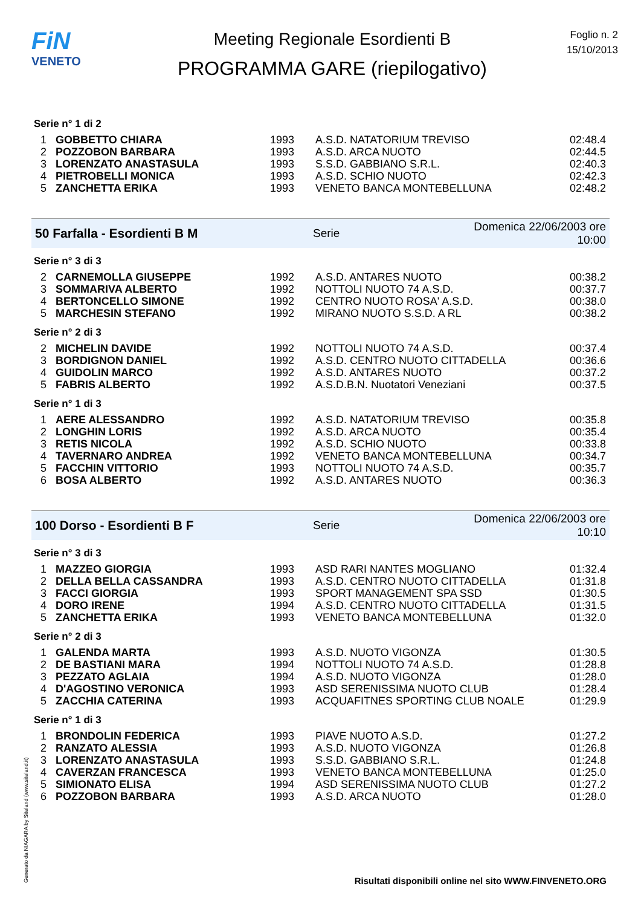FiN
VENETO
Meeting Regionale Esordienti B
PROGRAMMA GARE (riepilogativo)
Foglio n. 2
15/10/2013
Serie n° 1 di 2
| 1 | GOBBETTO CHIARA | 1993 | A.S.D. NATATORIUM TREVISO | 02:48.4 |
| 2 | POZZOBON BARBARA | 1993 | A.S.D. ARCA NUOTO | 02:44.5 |
| 3 | LORENZATO ANASTASULA | 1993 | S.S.D. GABBIANO S.R.L. | 02:40.3 |
| 4 | PIETROBELLI MONICA | 1993 | A.S.D. SCHIO NUOTO | 02:42.3 |
| 5 | ZANCHETTA ERIKA | 1993 | VENETO BANCA MONTEBELLUNA | 02:48.2 |
50 Farfalla - Esordienti B M Serie Domenica 22/06/2003 ore 10:00
Serie n° 3 di 3
| 2 | CARNEMOLLA GIUSEPPE | 1992 | A.S.D. ANTARES NUOTO | 00:38.2 |
| 3 | SOMMARIVA ALBERTO | 1992 | NOTTOLI NUOTO 74 A.S.D. | 00:37.7 |
| 4 | BERTONCELLO SIMONE | 1992 | CENTRO NUOTO ROSA' A.S.D. | 00:38.0 |
| 5 | MARCHESIN STEFANO | 1992 | MIRANO NUOTO S.S.D. A RL | 00:38.2 |
Serie n° 2 di 3
| 2 | MICHELIN DAVIDE | 1992 | NOTTOLI NUOTO 74 A.S.D. | 00:37.4 |
| 3 | BORDIGNON DANIEL | 1992 | A.S.D. CENTRO NUOTO CITTADELLA | 00:36.6 |
| 4 | GUIDOLIN MARCO | 1992 | A.S.D. ANTARES NUOTO | 00:37.2 |
| 5 | FABRIS ALBERTO | 1992 | A.S.D.B.N. Nuotatori Veneziani | 00:37.5 |
Serie n° 1 di 3
| 1 | AERE ALESSANDRO | 1992 | A.S.D. NATATORIUM TREVISO | 00:35.8 |
| 2 | LONGHIN LORIS | 1992 | A.S.D. ARCA NUOTO | 00:35.4 |
| 3 | RETIS NICOLA | 1992 | A.S.D. SCHIO NUOTO | 00:33.8 |
| 4 | TAVERNARO ANDREA | 1992 | VENETO BANCA MONTEBELLUNA | 00:34.7 |
| 5 | FACCHIN VITTORIO | 1993 | NOTTOLI NUOTO 74 A.S.D. | 00:35.7 |
| 6 | BOSA ALBERTO | 1992 | A.S.D. ANTARES NUOTO | 00:36.3 |
100 Dorso - Esordienti B F Serie Domenica 22/06/2003 ore 10:10
Serie n° 3 di 3
| 1 | MAZZEO GIORGIA | 1993 | ASD RARI NANTES MOGLIANO | 01:32.4 |
| 2 | DELLA BELLA CASSANDRA | 1993 | A.S.D. CENTRO NUOTO CITTADELLA | 01:31.8 |
| 3 | FACCI GIORGIA | 1993 | SPORT MANAGEMENT SPA SSD | 01:30.5 |
| 4 | DORO IRENE | 1994 | A.S.D. CENTRO NUOTO CITTADELLA | 01:31.5 |
| 5 | ZANCHETTA ERIKA | 1993 | VENETO BANCA MONTEBELLUNA | 01:32.0 |
Serie n° 2 di 3
| 1 | GALENDA MARTA | 1993 | A.S.D. NUOTO VIGONZA | 01:30.5 |
| 2 | DE BASTIANI MARA | 1994 | NOTTOLI NUOTO 74 A.S.D. | 01:28.8 |
| 3 | PEZZATO AGLAIA | 1994 | A.S.D. NUOTO VIGONZA | 01:28.0 |
| 4 | D'AGOSTINO VERONICA | 1993 | ASD SERENISSIMA NUOTO CLUB | 01:28.4 |
| 5 | ZACCHIA CATERINA | 1993 | ACQUAFITNES SPORTING CLUB NOALE | 01:29.9 |
Serie n° 1 di 3
| 1 | BRONDOLIN FEDERICA | 1993 | PIAVE NUOTO A.S.D. | 01:27.2 |
| 2 | RANZATO ALESSIA | 1993 | A.S.D. NUOTO VIGONZA | 01:26.8 |
| 3 | LORENZATO ANASTASULA | 1993 | S.S.D. GABBIANO S.R.L. | 01:24.8 |
| 4 | CAVERZAN FRANCESCA | 1993 | VENETO BANCA MONTEBELLUNA | 01:25.0 |
| 5 | SIMIONATO ELISA | 1994 | ASD SERENISSIMA NUOTO CLUB | 01:27.2 |
| 6 | POZZOBON BARBARA | 1993 | A.S.D. ARCA NUOTO | 01:28.0 |
Generato da NIAGARA by Siteland (www.siteland.it)
Risultati disponibili online nel sito WWW.FINVENETO.ORG